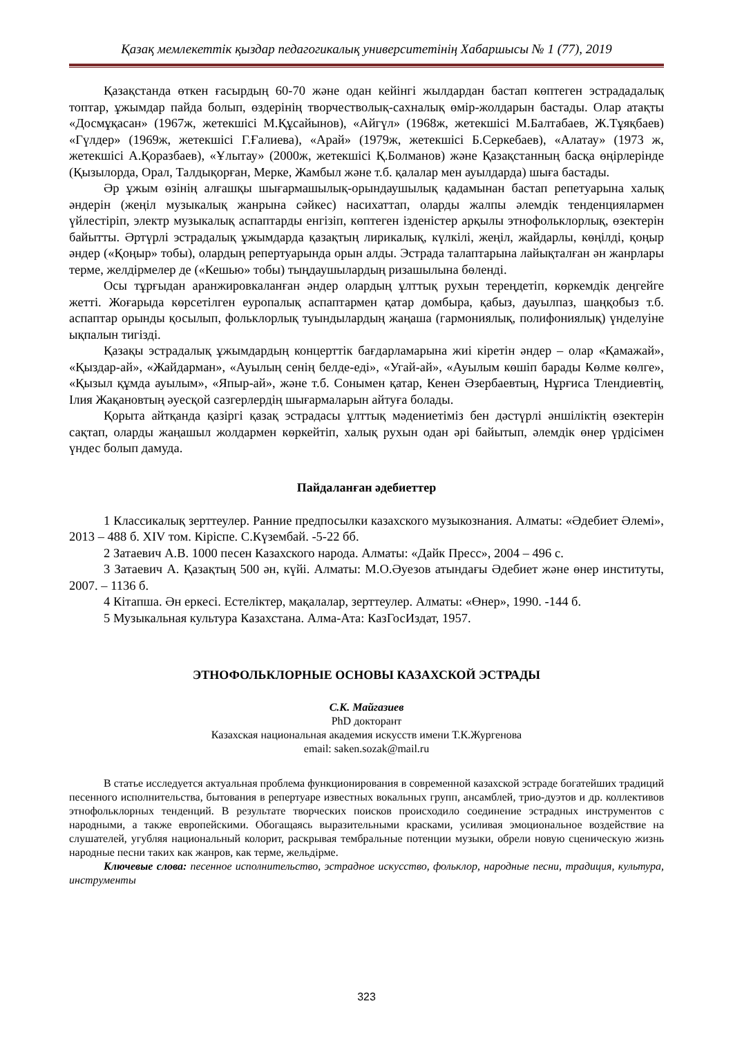Қазақ мемлекеттік қыздар педагогикалық университетінің Хабаршысы № 1 (77), 2019
Қазақстанда өткен ғасырдың 60-70 және одан кейінгі жылдардан бастап көптеген эстрададалық топтар, ұжымдар пайда болып, өздерінің творчестволық-сахналық өмір-жолдарын бастады. Олар атақты «Досмұқасан» (1967ж, жетекшісі М.Құсайынов), «Айгүл» (1968ж, жетекшісі М.Балтабаев, Ж.Тұяқбаев) «Гүлдер» (1969ж, жетекшісі Г.Ғалиева), «Арай» (1979ж, жетекшісі Б.Серкебаев), «Алатау» (1973 ж, жетекшісі А.Қоразбаев), «Ұлытау» (2000ж, жетекшісі Қ.Болманов) және Қазақстанның басқа өңірлерінде (Қызылорда, Орал, Талдықорған, Мерке, Жамбыл және т.б. қалалар мен ауылдарда) шыға бастады.
Әр ұжым өзінің алғашқы шығармашылық-орындаушылық қадамынан бастап репетуарына халық әндерін (жеңіл музыкалық жанрына сәйкес) насихаттап, оларды жалпы әлемдік тенденциялармен үйлестіріп, электр музыкалық аспаптарды енгізіп, көптеген ізденістер арқылы этнофольклорлық, өзектерін байытты. Әртүрлі эстрадалық ұжымдарда қазақтың лирикалық, күлкілі, жеңіл, жайдарлы, көңілді, қоңыр әндер («Қоңыр» тобы), олардың репертуарында орын алды. Эстрада талаптарына лайықталған ән жанрлары терме, желдірмелер де («Кешью» тобы) тыңдаушылардың ризашылына бөленді.
Осы тұрғыдан аранжировкаланған әндер олардың ұлттық рухын тереңдетіп, көркемдік деңгейге жетті. Жоғарыда көрсетілген еуропалық аспаптармен қатар домбыра, қабыз, дауылпаз, шаңқобыз т.б. аспаптар орынды қосылып, фольклорлық туындылардың жаңаша (гармониялық, полифониялық) үнделуіне ықпалын тигізді.
Қазақы эстрадалық ұжымдардың концерттік бағдарламарына жиі кіретін әндер – олар «Қамажай», «Қыздар-ай», «Жайдарман», «Ауылың сенің белде-еді», «Угай-ай», «Ауылым көшіп барады Көлме көлге», «Қызыл құмда ауылым», «Япыр-ай», және т.б. Сонымен қатар, Кенен Әзербаевтың, Нұрғиса Тлендиевтің, Ілия Жақановтың әуесқой сазгерлердің шығармаларын айтуға болады.
Қорыта айтқанда қазіргі қазақ эстрадасы ұлттық мәдениетіміз бен дәстүрлі әншіліктің өзектерін сақтап, оларды жаңашыл жолдармен көркейтіп, халық рухын одан әрі байытып, әлемдік өнер үрдісімен үндес болып дамуда.
Пайдаланған әдебиеттер
1 Классикалық зерттеулер. Ранние предпосылки казахского музыкознания. Алматы: «Әдебиет Әлемі», 2013 – 488 б. XIV том. Кіріспе. С.Күзембай. -5-22 бб.
2 Затаевич А.В. 1000 песен Казахского народа. Алматы: «Дайк Пресс», 2004 – 496 с.
3 Затаевич А. Қазақтың 500 ән, күйі. Алматы: М.О.Әуезов атындағы Әдебиет және өнер институты, 2007. – 1136 б.
4 Кітапша. Ән еркесі. Естеліктер, мақалалар, зерттеулер. Алматы: «Өнер», 1990. -144 б.
5 Музыкальная культура Казахстана. Алма-Ата: КазГосИздат, 1957.
ЭТНОФОЛЬКЛОРНЫЕ ОСНОВЫ КАЗАХСКОЙ ЭСТРАДЫ
С.К. Майгазиев
PhD докторант
Казахская национальная академия искусств имени Т.К.Жургенова
email: saken.sozak@mail.ru
В статье исследуется актуальная проблема функционирования в современной казахской эстраде богатейших традиций песенного исполнительства, бытования в репертуаре известных вокальных групп, ансамблей, трио-дуэтов и др. коллективов этнофольклорных тенденций. В результате творческих поисков происходило соединение эстрадных инструментов с народными, а также европейскими. Обогащаясь выразительными красками, усиливая эмоциональное воздействие на слушателей, угубляя национальный колорит, раскрывая тембральные потенции музыки, обрели новую сценическую жизнь народные песни таких как жанров, как терме, жельдірме.
Ключевые слова: песенное исполнительство, эстрадное искусство, фольклор, народные песни, традиция, культура, инструменты
323